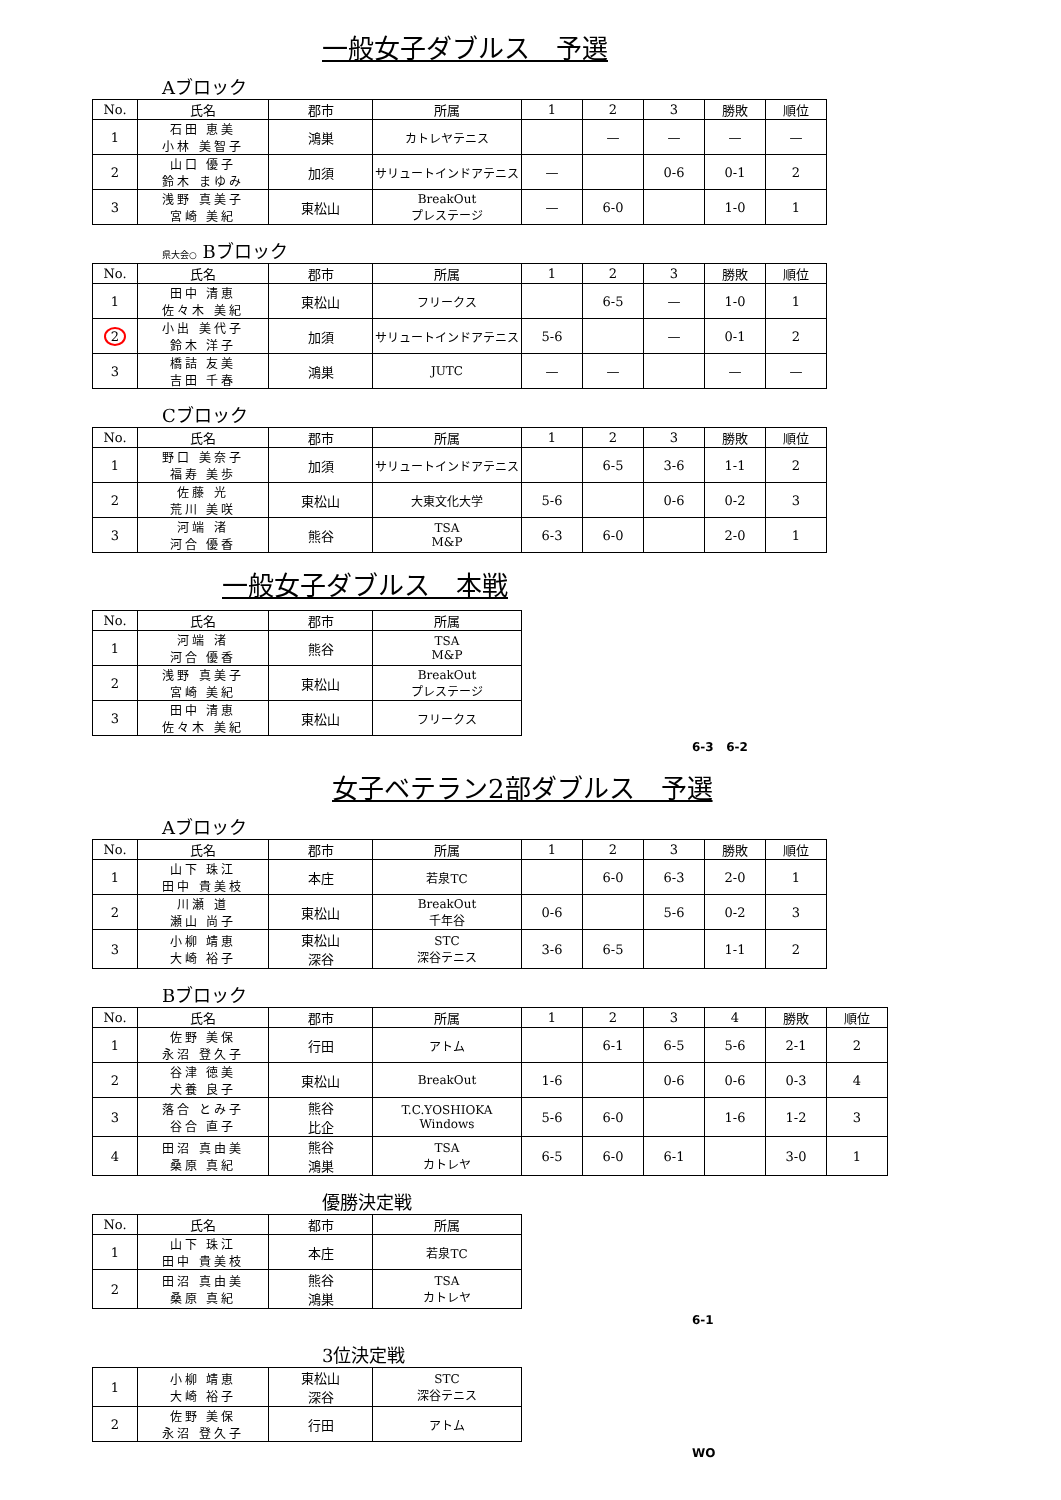一般女子ダブルス　予選
Aブロック
| No. | 氏名 | 郡市 | 所属 | 1 | 2 | 3 | 勝敗 | 順位 |
| --- | --- | --- | --- | --- | --- | --- | --- | --- |
| 1 | 石田 恵美 小林 美智子 | 鴻巣 | カトレヤテニス | | — | — | — | — |
| 2 | 山口 優子 鈴木 まゆみ | 加須 | サリュートインドアテニス | — | | 0-6 | 0-1 | 2 |
| 3 | 浅野 真美子 宮崎 美紀 | 東松山 | BreakOut プレステージ | — | 6-0 | | 1-0 | 1 |
県大会○ Bブロック
| No. | 氏名 | 郡市 | 所属 | 1 | 2 | 3 | 勝敗 | 順位 |
| --- | --- | --- | --- | --- | --- | --- | --- | --- |
| 1 | 田中 清恵 佐々木 美紀 | 東松山 | フリークス | | 6-5 | — | 1-0 | 1 |
| 2 | 小出 美代子 鈴木 洋子 | 加須 | サリュートインドアテニス | 5-6 | | — | 0-1 | 2 |
| 3 | 橋詰 友美 吉田 千春 | 鴻巣 | JUTC | — | — | | — | — |
Cブロック
| No. | 氏名 | 郡市 | 所属 | 1 | 2 | 3 | 勝敗 | 順位 |
| --- | --- | --- | --- | --- | --- | --- | --- | --- |
| 1 | 野口 美奈子 福寿 美歩 | 加須 | サリュートインドアテニス | | 6-5 | 3-6 | 1-1 | 2 |
| 2 | 佐藤 光 荒川 美咲 | 東松山 | 大東文化大学 | 5-6 | | 0-6 | 0-2 | 3 |
| 3 | 河端 渚 河合 優香 | 熊谷 | TSA M&P | 6-3 | 6-0 | | 2-0 | 1 |
一般女子ダブルス　本戦
| No. | 氏名 | 郡市 | 所属 |
| --- | --- | --- | --- |
| 1 | 河端 渚 河合 優香 | 熊谷 | TSA M&P |
| 2 | 浅野 真美子 宮崎 美紀 | 東松山 | BreakOut プレステージ |
| 3 | 田中 清恵 佐々木 美紀 | 東松山 | フリークス |
6-3 6-2
女子ベテラン2部ダブルス　予選
Aブロック
| No. | 氏名 | 郡市 | 所属 | 1 | 2 | 3 | 勝敗 | 順位 |
| --- | --- | --- | --- | --- | --- | --- | --- | --- |
| 1 | 山下 珠江 田中 貴美枝 | 本庄 | 若泉TC | | 6-0 | 6-3 | 2-0 | 1 |
| 2 | 川瀬 道 瀬山 尚子 | 東松山 | BreakOut 千年谷 | 0-6 | | 5-6 | 0-2 | 3 |
| 3 | 小柳 靖恵 大崎 裕子 | 東松山 深谷 | STC 深谷テニス | 3-6 | 6-5 | | 1-1 | 2 |
Bブロック
| No. | 氏名 | 郡市 | 所属 | 1 | 2 | 3 | 4 | 勝敗 | 順位 |
| --- | --- | --- | --- | --- | --- | --- | --- | --- | --- |
| 1 | 佐野 美保 永沼 登久子 | 行田 | アトム | | 6-1 | 6-5 | 5-6 | 2-1 | 2 |
| 2 | 谷津 徳美 犬養 良子 | 東松山 | BreakOut | 1-6 | | 0-6 | 0-6 | 0-3 | 4 |
| 3 | 落合 とみ子 谷合 直子 | 熊谷 比企 | T.C.YOSHIOKA Windows | 5-6 | 6-0 | | 1-6 | 1-2 | 3 |
| 4 | 田沼 真由美 桑原 真紀 | 熊谷 鴻巣 | TSA カトレヤ | 6-5 | 6-0 | 6-1 | | 3-0 | 1 |
優勝決定戦
| No. | 氏名 | 都市 | 所属 |
| --- | --- | --- | --- |
| 1 | 山下 珠江 田中 貴美枝 | 本庄 | 若泉TC |
| 2 | 田沼 真由美 桑原 真紀 | 熊谷 鴻巣 | TSA カトレヤ |
6-1
3位決定戦
| 1 | 小柳 靖恵 大崎 裕子 | 東松山 深谷 | STC 深谷テニス |
| 2 | 佐野 美保 永沼 登久子 | 行田 | アトム |
WO